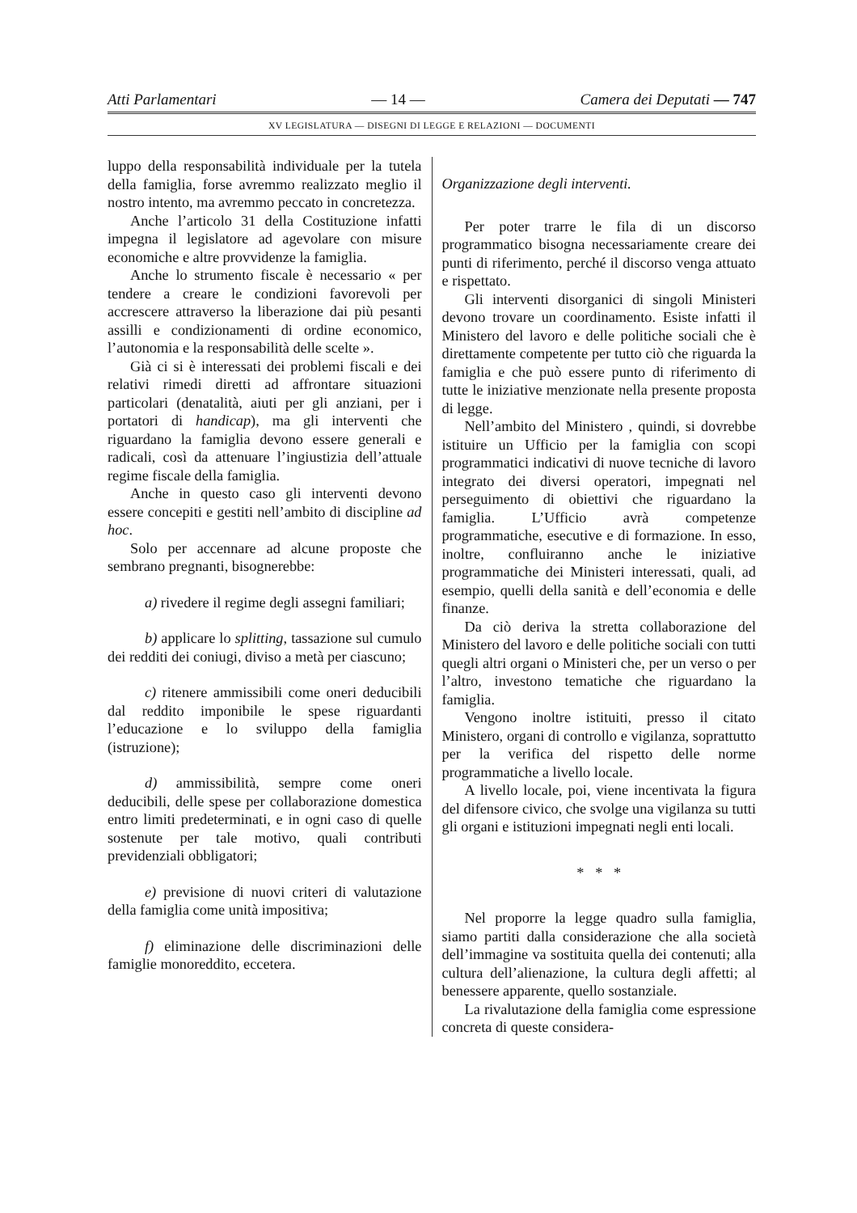Atti Parlamentari — 14 — Camera dei Deputati — 747
XV LEGISLATURA — DISEGNI DI LEGGE E RELAZIONI — DOCUMENTI
luppo della responsabilità individuale per la tutela della famiglia, forse avremmo realizzato meglio il nostro intento, ma avremmo peccato in concretezza.
Anche l’articolo 31 della Costituzione infatti impegna il legislatore ad agevolare con misure economiche e altre provvidenze la famiglia.
Anche lo strumento fiscale è necessario « per tendere a creare le condizioni favorevoli per accrescere attraverso la liberazione dai più pesanti assilli e condizionamenti di ordine economico, l’autonomia e la responsabilità delle scelte ».
Già ci si è interessati dei problemi fiscali e dei relativi rimedi diretti ad affrontare situazioni particolari (denatalità, aiuti per gli anziani, per i portatori di handicap), ma gli interventi che riguardano la famiglia devono essere generali e radicali, così da attenuare l’ingiustizia dell’attuale regime fiscale della famiglia.
Anche in questo caso gli interventi devono essere concepiti e gestiti nell’ambito di discipline ad hoc.
Solo per accennare ad alcune proposte che sembrano pregnanti, bisognerebbe:
a) rivedere il regime degli assegni familiari;
b) applicare lo splitting, tassazione sul cumulo dei redditi dei coniugi, diviso a metà per ciascuno;
c) ritenere ammissibili come oneri deducibili dal reddito imponibile le spese riguardanti l’educazione e lo sviluppo della famiglia (istruzione);
d) ammissibilità, sempre come oneri deducibili, delle spese per collaborazione domestica entro limiti predeterminati, e in ogni caso di quelle sostenute per tale motivo, quali contributi previdenziali obbligatori;
e) previsione di nuovi criteri di valutazione della famiglia come unità impositiva;
f) eliminazione delle discriminazioni delle famiglie monoreddito, eccetera.
Organizzazione degli interventi.
Per poter trarre le fila di un discorso programmatico bisogna necessariamente creare dei punti di riferimento, perché il discorso venga attuato e rispettato.
Gli interventi disorganici di singoli Ministeri devono trovare un coordinamento. Esiste infatti il Ministero del lavoro e delle politiche sociali che è direttamente competente per tutto ciò che riguarda la famiglia e che può essere punto di riferimento di tutte le iniziative menzionate nella presente proposta di legge.
Nell’ambito del Ministero , quindi, si dovrebbe istituire un Ufficio per la famiglia con scopi programmatici indicativi di nuove tecniche di lavoro integrato dei diversi operatori, impegnati nel perseguimento di obiettivi che riguardano la famiglia. L’Ufficio avrà competenze programmatiche, esecutive e di formazione. In esso, inoltre, confluiranno anche le iniziative programmatiche dei Ministeri interessati, quali, ad esempio, quelli della sanità e dell’economia e delle finanze.
Da ciò deriva la stretta collaborazione del Ministero del lavoro e delle politiche sociali con tutti quegli altri organi o Ministeri che, per un verso o per l’altro, investono tematiche che riguardano la famiglia.
Vengono inoltre istituiti, presso il citato Ministero, organi di controllo e vigilanza, soprattutto per la verifica del rispetto delle norme programmatiche a livello locale.
A livello locale, poi, viene incentivata la figura del difensore civico, che svolge una vigilanza su tutti gli organi e istituzioni impegnati negli enti locali.
* * *
Nel proporre la legge quadro sulla famiglia, siamo partiti dalla considerazione che alla società dell’immagine va sostituita quella dei contenuti; alla cultura dell’alienazione, la cultura degli affetti; al benessere apparente, quello sostanziale.
La rivalutazione della famiglia come espressione concreta di queste considera-